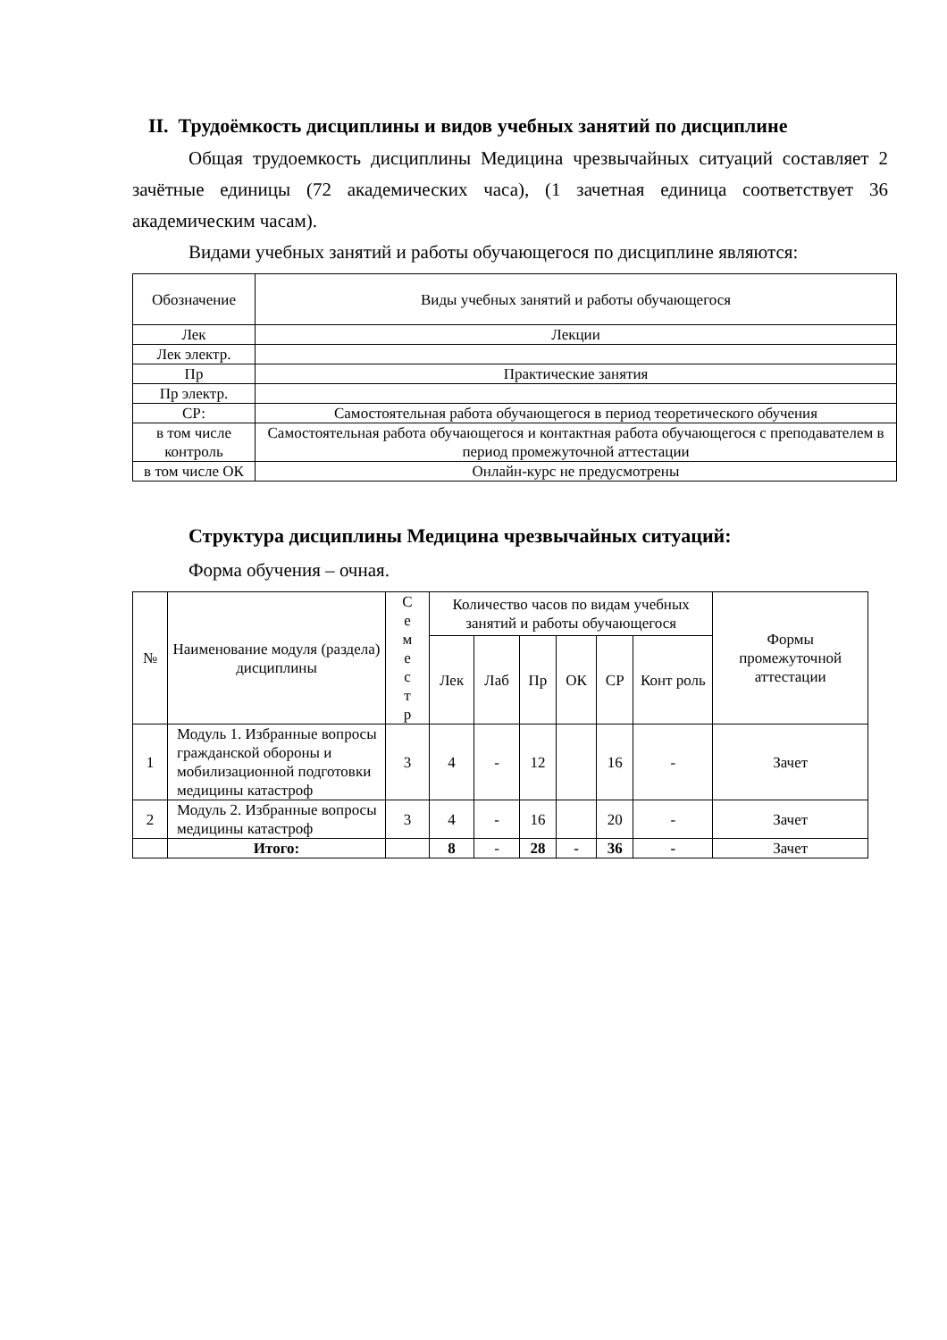II. Трудоёмкость дисциплины и видов учебных занятий по дисциплине
Общая трудоемкость дисциплины Медицина чрезвычайных ситуаций составляет 2 зачётные единицы (72 академических часа), (1 зачетная единица соответствует 36 академическим часам).
Видами учебных занятий и работы обучающегося по дисциплине являются:
| Обозначение | Виды учебных занятий и работы обучающегося |
| --- | --- |
| Лек | Лекции |
| Лек электр. | |
| Пр | Практические занятия |
| Пр электр. | |
| СР: | Самостоятельная работа обучающегося в период теоретического обучения |
| в том числе контроль | Самостоятельная работа обучающегося и контактная работа обучающегося с преподавателем в период промежуточной аттестации |
| в том числе ОК | Онлайн-курс не предусмотрены |
Структура дисциплины Медицина чрезвычайных ситуаций:
Форма обучения – очная.
| № | Наименование модуля (раздела) дисциплины | С е м е с т р | Количество часов по видам учебных занятий и работы обучающегося | | | | | | Формы промежуточной аттестации |
| --- | --- | --- | --- | --- | --- | --- | --- | --- | --- |
| | | | Лек | Лаб | Пр | ОК | СР | Конт роль | |
| 1 | Модуль 1. Избранные вопросы гражданской обороны и мобилизационной подготовки медицины катастроф | 3 | 4 | - | 12 | | 16 | - | Зачет |
| 2 | Модуль 2. Избранные вопросы медицины катастроф | 3 | 4 | - | 16 | | 20 | - | Зачет |
| | Итого: | | 8 | - | 28 | - | 36 | - | Зачет |